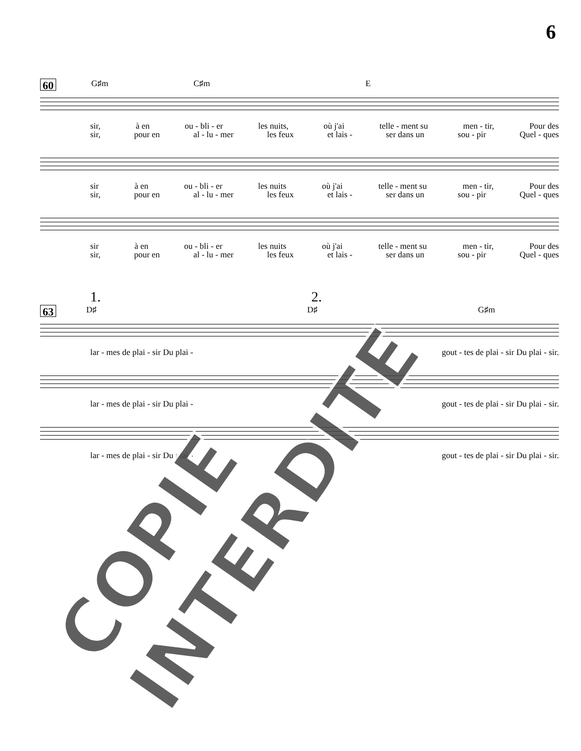6
60 G♯m C♯m E
sir, à en ou - bli - er les nuits, où j'ai telle - ment su men - tir, Pour des
sir, pour en al - lu - mer les feux et lais - ser dans un sou - pir Quel - ques
sir à en ou - bli - er les nuits où j'ai telle - ment su men - tir, Pour des
sir, pour en al - lu - mer les feux et lais - ser dans un sou - pir Quel - ques
sir à en ou - bli - er les nuits où j'ai telle - ment su men - tir, Pour des
sir, pour en al - lu - mer les feux et lais - ser dans un sou - pir Quel - ques
1. 2.
63 D♯ D♯ G♯m
lar - mes de plai - sir Du plai - gout - tes de plai - sir Du plai - sir.
lar - mes de plai - sir Du plai - gout - tes de plai - sir Du plai - sir.
lar - mes de plai - sir Du plai - gout - tes de plai - sir Du plai - sir.
COPIE INTERDITE